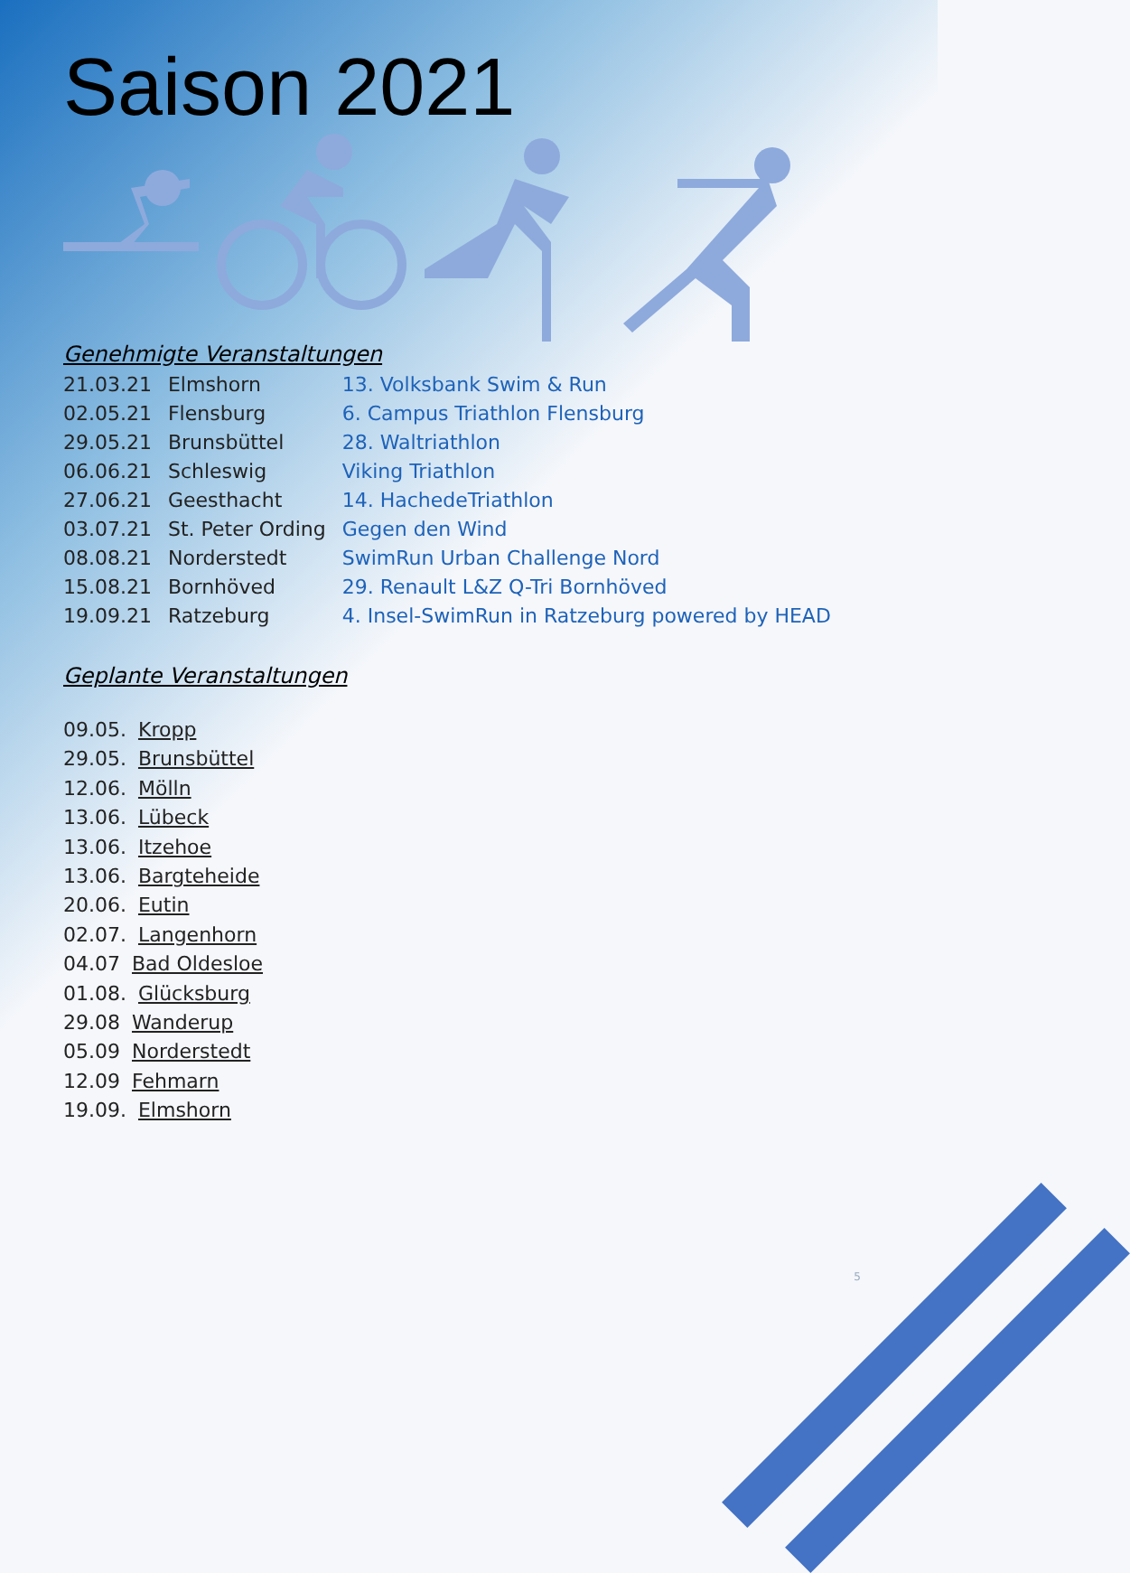Saison 2021
Genehmigte Veranstaltungen
| 21.03.21 | Elmshorn | 13. Volksbank Swim & Run |
| 02.05.21 | Flensburg | 6. Campus Triathlon Flensburg |
| 29.05.21 | Brunsbüttel | 28. Waltriathlon |
| 06.06.21 | Schleswig | Viking Triathlon |
| 27.06.21 | Geesthacht | 14. HachedeTriathlon |
| 03.07.21 | St. Peter Ording | Gegen den Wind |
| 08.08.21 | Norderstedt | SwimRun Urban Challenge Nord |
| 15.08.21 | Bornhöved | 29. Renault L&Z Q-Tri Bornhöved |
| 19.09.21 | Ratzeburg | 4. Insel-SwimRun in Ratzeburg powered by HEAD |
Geplante Veranstaltungen
09.05. Kropp
29.05. Brunsbüttel
12.06. Mölln
13.06. Lübeck
13.06. Itzehoe
13.06. Bargteheide
20.06. Eutin
02.07. Langenhorn
04.07 Bad Oldesloe
01.08. Glücksburg
29.08 Wanderup
05.09 Norderstedt
12.09 Fehmarn
19.09. Elmshorn
5